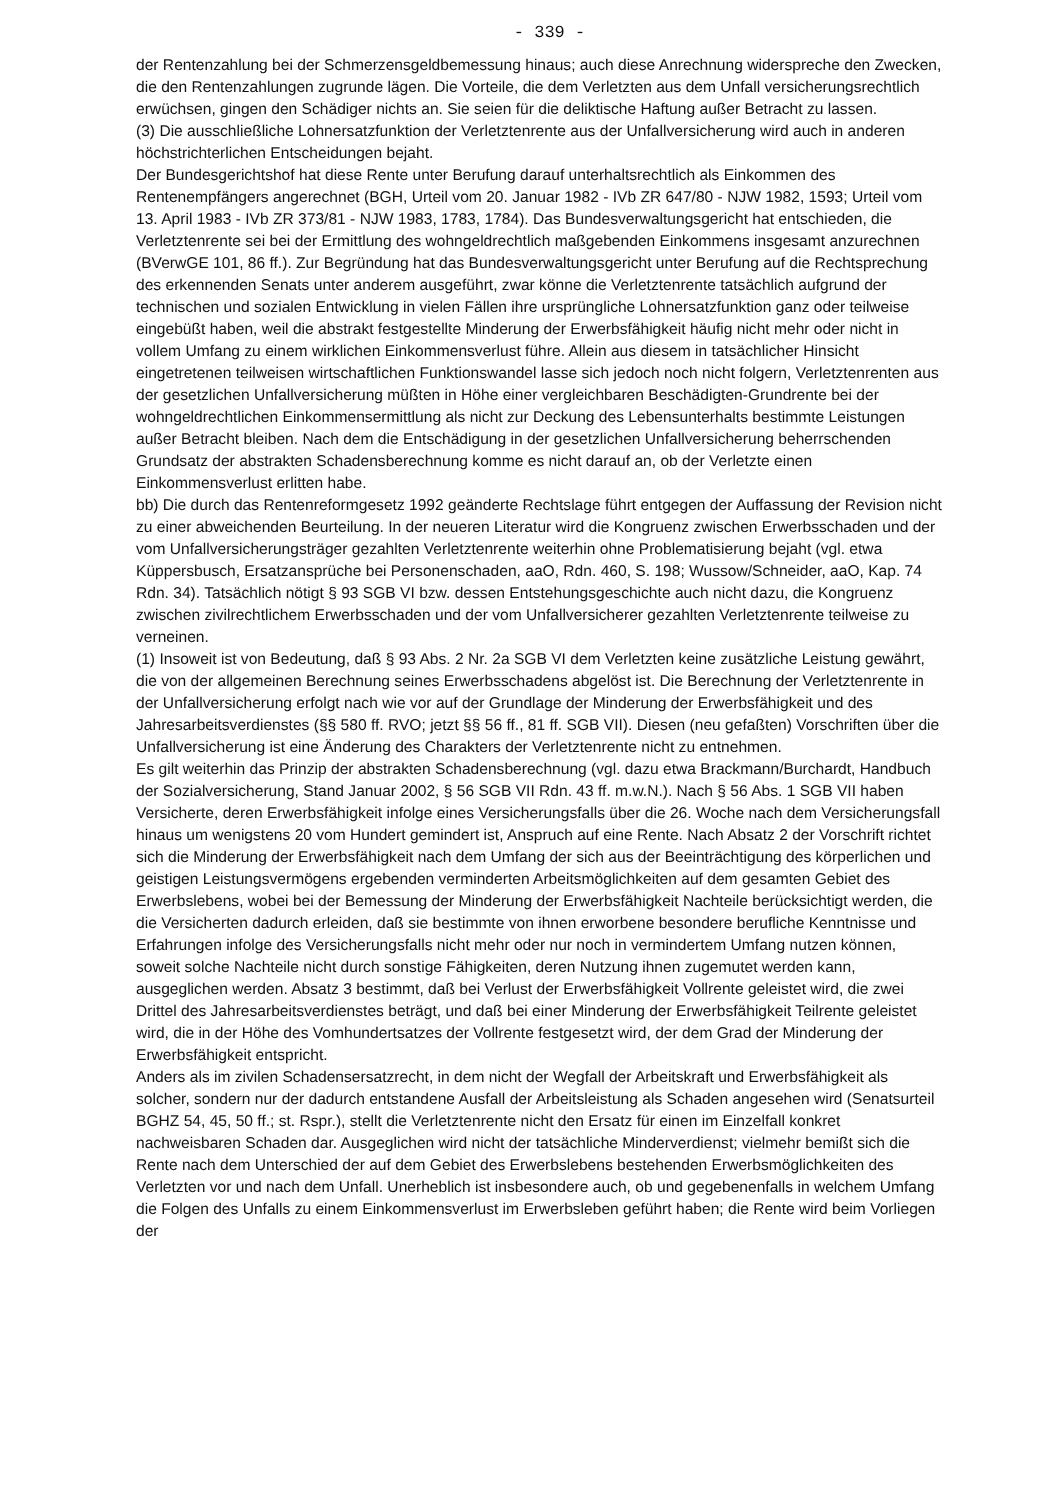- 339 -
der Rentenzahlung bei der Schmerzensgeldbemessung hinaus; auch diese Anrechnung widerspreche den Zwecken, die den Rentenzahlungen zugrunde lägen. Die Vorteile, die dem Verletzten aus dem Unfall versicherungsrechtlich erwüchsen, gingen den Schädiger nichts an. Sie seien für die deliktische Haftung außer Betracht zu lassen.
(3) Die ausschließliche Lohnersatzfunktion der Verletztenrente aus der Unfallversicherung wird auch in anderen höchstrichterlichen Entscheidungen bejaht.
Der Bundesgerichtshof hat diese Rente unter Berufung darauf unterhaltsrechtlich als Einkommen des Rentenempfängers angerechnet (BGH, Urteil vom 20. Januar 1982 - IVb ZR 647/80 - NJW 1982, 1593; Urteil vom 13. April 1983 - IVb ZR 373/81 - NJW 1983, 1783, 1784). Das Bundesverwaltungsgericht hat entschieden, die Verletztenrente sei bei der Ermittlung des wohngeldrechtlich maßgebenden Einkommens insgesamt anzurechnen (BVerwGE 101, 86 ff.). Zur Begründung hat das Bundesverwaltungsgericht unter Berufung auf die Rechtsprechung des erkennenden Senats unter anderem ausgeführt, zwar könne die Verletztenrente tatsächlich aufgrund der technischen und sozialen Entwicklung in vielen Fällen ihre ursprüngliche Lohnersatzfunktion ganz oder teilweise eingebüßt haben, weil die abstrakt festgestellte Minderung der Erwerbsfähigkeit häufig nicht mehr oder nicht in vollem Umfang zu einem wirklichen Einkommensverlust führe. Allein aus diesem in tatsächlicher Hinsicht eingetretenen teilweisen wirtschaftlichen Funktionswandel lasse sich jedoch noch nicht folgern, Verletztenrenten aus der gesetzlichen Unfallversicherung müßten in Höhe einer vergleichbaren Beschädigten-Grundrente bei der wohngeldrechtlichen Einkommensermittlung als nicht zur Deckung des Lebensunterhalts bestimmte Leistungen außer Betracht bleiben. Nach dem die Entschädigung in der gesetzlichen Unfallversicherung beherrschenden Grundsatz der abstrakten Schadensberechnung komme es nicht darauf an, ob der Verletzte einen Einkommensverlust erlitten habe.
bb) Die durch das Rentenreformgesetz 1992 geänderte Rechtslage führt entgegen der Auffassung der Revision nicht zu einer abweichenden Beurteilung. In der neueren Literatur wird die Kongruenz zwischen Erwerbsschaden und der vom Unfallversicherungsträger gezahlten Verletztenrente weiterhin ohne Problematisierung bejaht (vgl. etwa Küppersbusch, Ersatzansprüche bei Personenschaden, aaO, Rdn. 460, S. 198; Wussow/Schneider, aaO, Kap. 74 Rdn. 34). Tatsächlich nötigt § 93 SGB VI bzw. dessen Entstehungsgeschichte auch nicht dazu, die Kongruenz zwischen zivilrechtlichem Erwerbsschaden und der vom Unfallversicherer gezahlten Verletztenrente teilweise zu verneinen.
(1) Insoweit ist von Bedeutung, daß § 93 Abs. 2 Nr. 2a SGB VI dem Verletzten keine zusätzliche Leistung gewährt, die von der allgemeinen Berechnung seines Erwerbsschadens abgelöst ist. Die Berechnung der Verletztenrente in der Unfallversicherung erfolgt nach wie vor auf der Grundlage der Minderung der Erwerbsfähigkeit und des Jahresarbeitsverdienstes (§§ 580 ff. RVO; jetzt §§ 56 ff., 81 ff. SGB VII). Diesen (neu gefaßten) Vorschriften über die Unfallversicherung ist eine Änderung des Charakters der Verletztenrente nicht zu entnehmen.
Es gilt weiterhin das Prinzip der abstrakten Schadensberechnung (vgl. dazu etwa Brackmann/Burchardt, Handbuch der Sozialversicherung, Stand Januar 2002, § 56 SGB VII Rdn. 43 ff. m.w.N.). Nach § 56 Abs. 1 SGB VII haben Versicherte, deren Erwerbsfähigkeit infolge eines Versicherungsfalls über die 26. Woche nach dem Versicherungsfall hinaus um wenigstens 20 vom Hundert gemindert ist, Anspruch auf eine Rente. Nach Absatz 2 der Vorschrift richtet sich die Minderung der Erwerbsfähigkeit nach dem Umfang der sich aus der Beeinträchtigung des körperlichen und geistigen Leistungsvermögens ergebenden verminderten Arbeitsmöglichkeiten auf dem gesamten Gebiet des Erwerbslebens, wobei bei der Bemessung der Minderung der Erwerbsfähigkeit Nachteile berücksichtigt werden, die die Versicherten dadurch erleiden, daß sie bestimmte von ihnen erworbene besondere berufliche Kenntnisse und Erfahrungen infolge des Versicherungsfalls nicht mehr oder nur noch in vermindertem Umfang nutzen können, soweit solche Nachteile nicht durch sonstige Fähigkeiten, deren Nutzung ihnen zugemutet werden kann, ausgeglichen werden. Absatz 3 bestimmt, daß bei Verlust der Erwerbsfähigkeit Vollrente geleistet wird, die zwei Drittel des Jahresarbeitsverdienstes beträgt, und daß bei einer Minderung der Erwerbsfähigkeit Teilrente geleistet wird, die in der Höhe des Vomhundertsatzes der Vollrente festgesetzt wird, der dem Grad der Minderung der Erwerbsfähigkeit entspricht.
Anders als im zivilen Schadensersatzrecht, in dem nicht der Wegfall der Arbeitskraft und Erwerbsfähigkeit als solcher, sondern nur der dadurch entstandene Ausfall der Arbeitsleistung als Schaden angesehen wird (Senatsurteil BGHZ 54, 45, 50 ff.; st. Rspr.), stellt die Verletztenrente nicht den Ersatz für einen im Einzelfall konkret nachweisbaren Schaden dar. Ausgeglichen wird nicht der tatsächliche Minderverdienst; vielmehr bemißt sich die Rente nach dem Unterschied der auf dem Gebiet des Erwerbslebens bestehenden Erwerbsmöglichkeiten des Verletzten vor und nach dem Unfall. Unerheblich ist insbesondere auch, ob und gegebenenfalls in welchem Umfang die Folgen des Unfalls zu einem Einkommensverlust im Erwerbsleben geführt haben; die Rente wird beim Vorliegen der